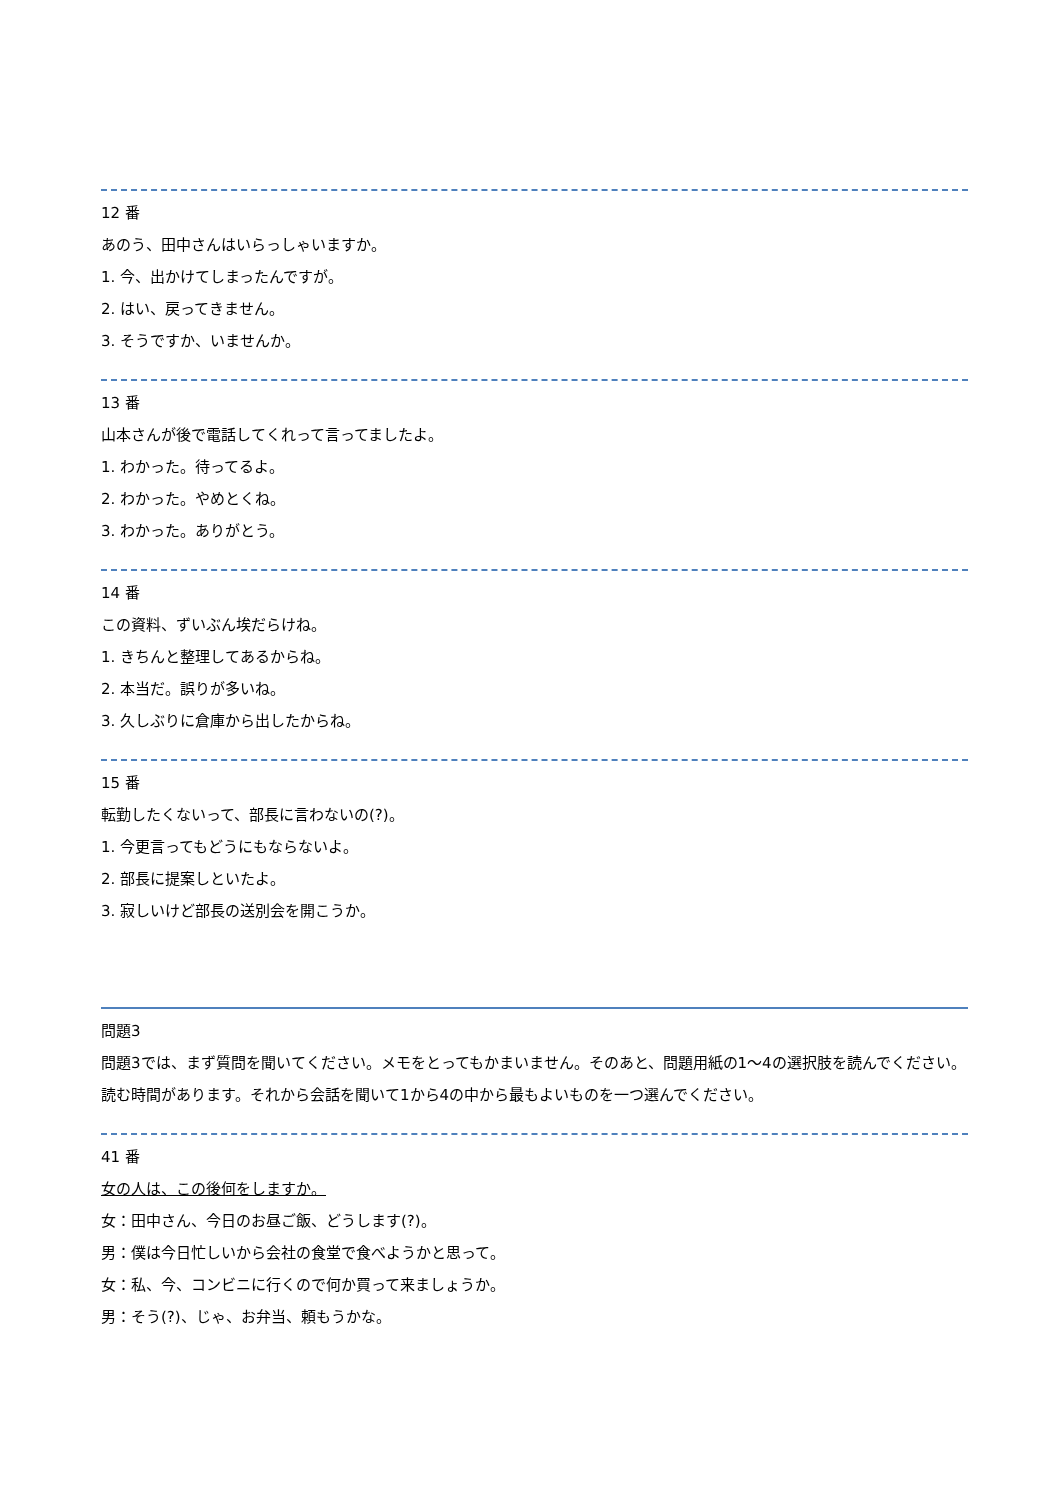12 番
あのう、田中さんはいらっしゃいますか。
1. 今、出かけてしまったんですが。
2. はい、戻ってきません。
3. そうですか、いませんか。
13 番
山本さんが後で電話してくれって言ってましたよ。
1. わかった。待ってるよ。
2. わかった。やめとくね。
3. わかった。ありがとう。
14 番
この資料、ずいぶん埃だらけね。
1. きちんと整理してあるからね。
2. 本当だ。誤りが多いね。
3. 久しぶりに倉庫から出したからね。
15 番
転勤したくないって、部長に言わないの(?)。
1. 今更言ってもどうにもならないよ。
2. 部長に提案しといたよ。
3. 寂しいけど部長の送別会を開こうか。
問題3
問題3では、まず質問を聞いてください。メモをとってもかまいません。そのあと、問題用紙の1～4の選択肢を読んでください。読む時間があります。それから会話を聞いて1から4の中から最もよいものを一つ選んでください。
41 番
女の人は、この後何をしますか。
女：田中さん、今日のお昼ご飯、どうします(?)。
男：僕は今日忙しいから会社の食堂で食べようかと思って。
女：私、今、コンビニに行くので何か買って来ましょうか。
男：そう(?)、じゃ、お弁当、頼もうかな。